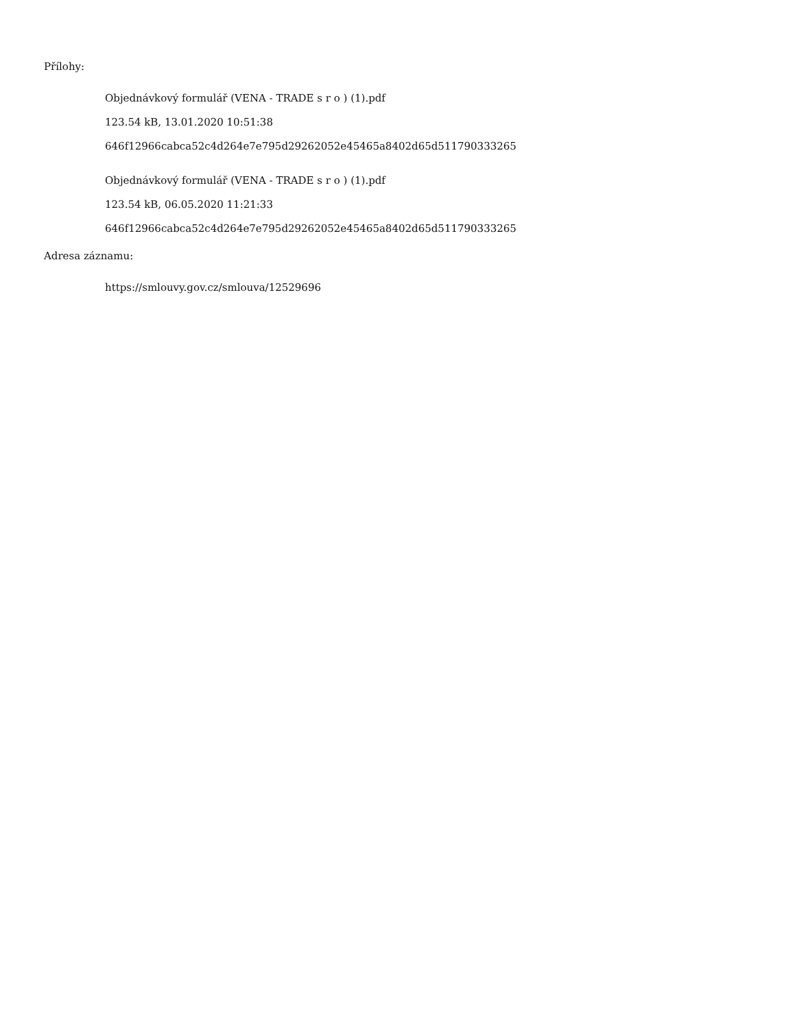Přílohy:
Objednávkový formulář (VENA - TRADE s r o ) (1).pdf
123.54 kB, 13.01.2020 10:51:38
646f12966cabca52c4d264e7e795d29262052e45465a8402d65d511790333265
Objednávkový formulář (VENA - TRADE s r o ) (1).pdf
123.54 kB, 06.05.2020 11:21:33
646f12966cabca52c4d264e7e795d29262052e45465a8402d65d511790333265
Adresa záznamu:
https://smlouvy.gov.cz/smlouva/12529696